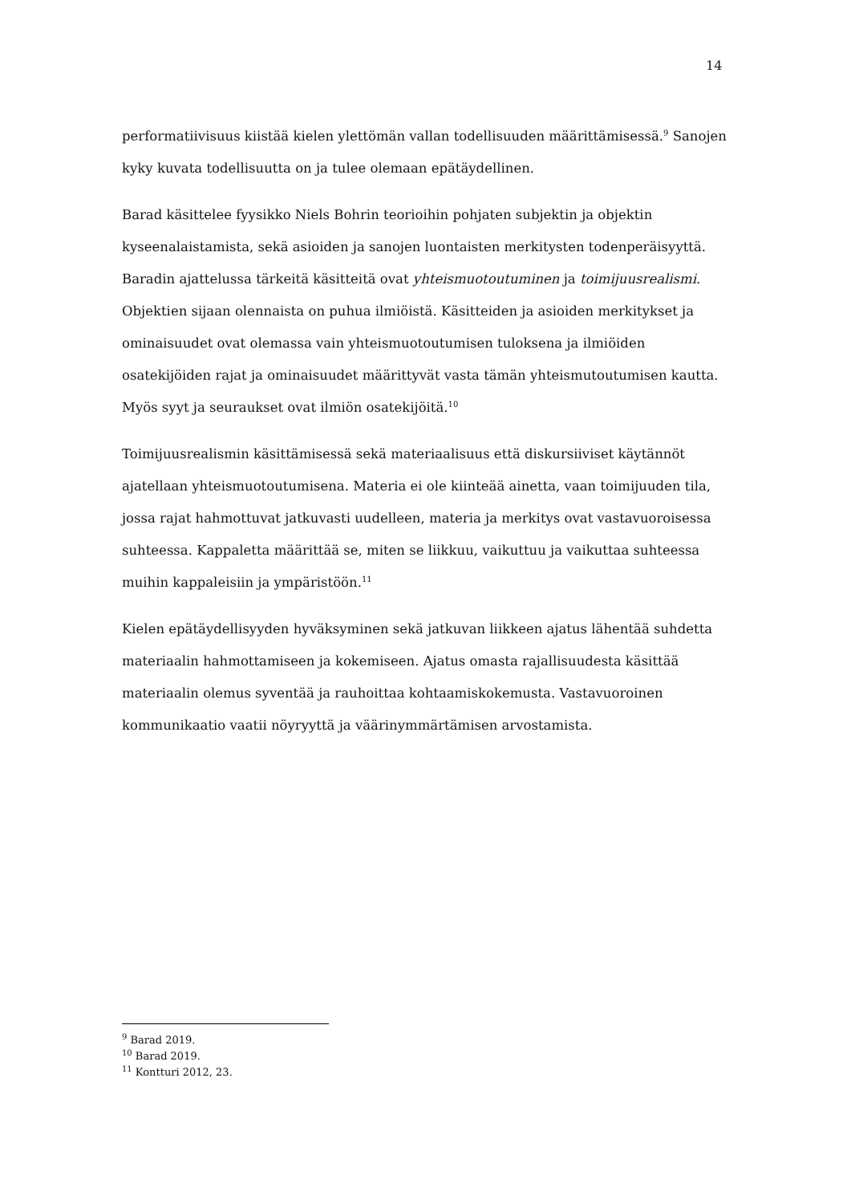14
performatiivisuus kiistää kielen ylettömän vallan todellisuuden määrittämisessä.<sup>9</sup> Sanojen kyky kuvata todellisuutta on ja tulee olemaan epätäydellinen.
Barad käsittelee fyysikko Niels Bohrin teorioihin pohjaten subjektin ja objektin kyseenalaistamista, sekä asioiden ja sanojen luontaisten merkitysten todenperäisyyttä. Baradin ajattelussa tärkeitä käsitteitä ovat yhteismuotoutuminen ja toimijuusrealismi. Objektien sijaan olennaista on puhua ilmiöistä. Käsitteiden ja asioiden merkitykset ja ominaisuudet ovat olemassa vain yhteismuotoutumisen tuloksena ja ilmiöiden osatekijöiden rajat ja ominaisuudet määrittyvät vasta tämän yhteismutoutumisen kautta. Myös syyt ja seuraukset ovat ilmiön osatekijöitä.<sup>10</sup>
Toimijuusrealismin käsittämisessä sekä materiaalisuus että diskursiiviset käytännöt ajatellaan yhteismuotoutumisena. Materia ei ole kiinteää ainetta, vaan toimijuuden tila, jossa rajat hahmottuvat jatkuvasti uudelleen, materia ja merkitys ovat vastavuoroisessa suhteessa. Kappaletta määrittää se, miten se liikkuu, vaikuttuu ja vaikuttaa suhteessa muihin kappaleisiin ja ympäristöön.<sup>11</sup>
Kielen epätäydellisyyden hyväksyminen sekä jatkuvan liikkeen ajatus lähentää suhdetta materiaalin hahmottamiseen ja kokemiseen. Ajatus omasta rajallisuudesta käsittää materiaalin olemus syventää ja rauhoittaa kohtaamiskokemusta. Vastavuoroinen kommunikaatio vaatii nöyryyttä ja väärinymmärtämisen arvostamista.
<sup>9</sup> Barad 2019.
<sup>10</sup> Barad 2019.
<sup>11</sup> Kontturi 2012, 23.